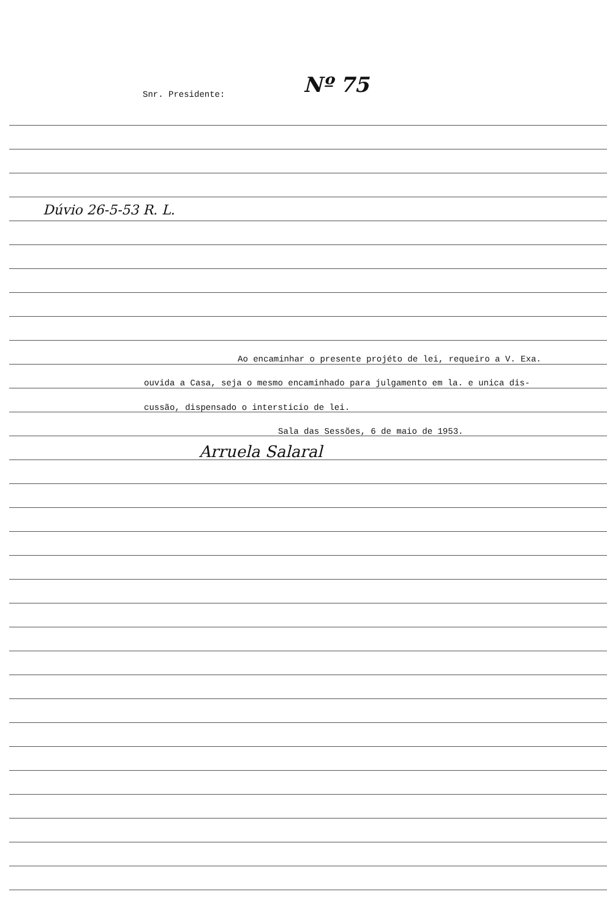Snr. Presidente: Nº 75
Dúvio 26-5-53 R. L.
Ao encaminhar o presente projéto de lei, requeiro a V. Exa.
ouvida a Casa, seja o mesmo encaminhado para julgamento em la. e unica dis-
cussão, dispensado o intersticio de lei.
Sala das Sessões, 6 de maio de 1953.
Arruela Salaral